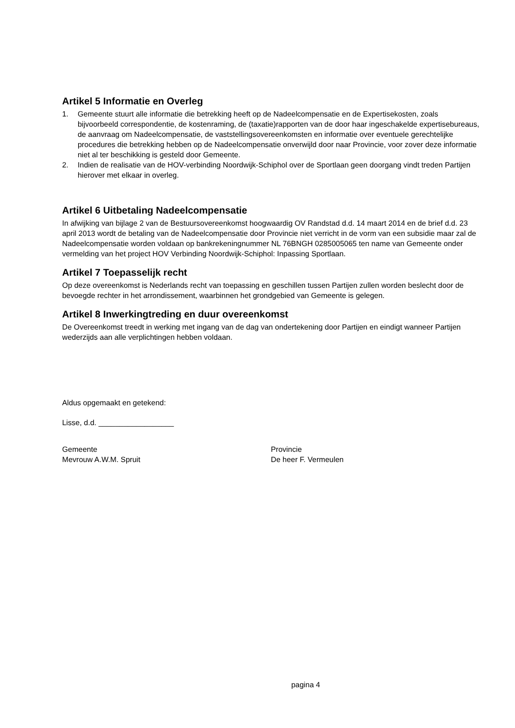Artikel 5 Informatie en Overleg
1. Gemeente stuurt alle informatie die betrekking heeft op de Nadeelcompensatie en de Expertisekosten, zoals bijvoorbeeld correspondentie, de kostenraming, de (taxatie)rapporten van de door haar ingeschakelde expertisebureaus, de aanvraag om Nadeelcompensatie, de vaststellingsovereenkomsten en informatie over eventuele gerechtelijke procedures die betrekking hebben op de Nadeelcompensatie onverwijld door naar Provincie, voor zover deze informatie niet al ter beschikking is gesteld door Gemeente.
2. Indien de realisatie van de HOV-verbinding Noordwijk-Schiphol over de Sportlaan geen doorgang vindt treden Partijen hierover met elkaar in overleg.
Artikel 6 Uitbetaling Nadeelcompensatie
In afwijking van bijlage 2 van de Bestuursovereenkomst hoogwaardig OV Randstad d.d. 14 maart 2014 en de brief d.d. 23 april 2013 wordt de betaling van de Nadeelcompensatie door Provincie niet verricht in de vorm van een subsidie maar zal de Nadeelcompensatie worden voldaan op bankrekeningnummer NL 76BNGH 0285005065 ten name van Gemeente onder vermelding van het project HOV Verbinding Noordwijk-Schiphol: Inpassing Sportlaan.
Artikel 7 Toepasselijk recht
Op deze overeenkomst is Nederlands recht van toepassing en geschillen tussen Partijen zullen worden beslecht door de bevoegde rechter in het arrondissement, waarbinnen het grondgebied van Gemeente is gelegen.
Artikel 8 Inwerkingtreding en duur overeenkomst
De Overeenkomst treedt in werking met ingang van de dag van ondertekening door Partijen en eindigt wanneer Partijen wederzijds aan alle verplichtingen hebben voldaan.
Aldus opgemaakt en getekend:
Lisse, d.d. __________________
Gemeente
Mevrouw A.W.M. Spruit
Provincie
De heer F. Vermeulen
pagina 4